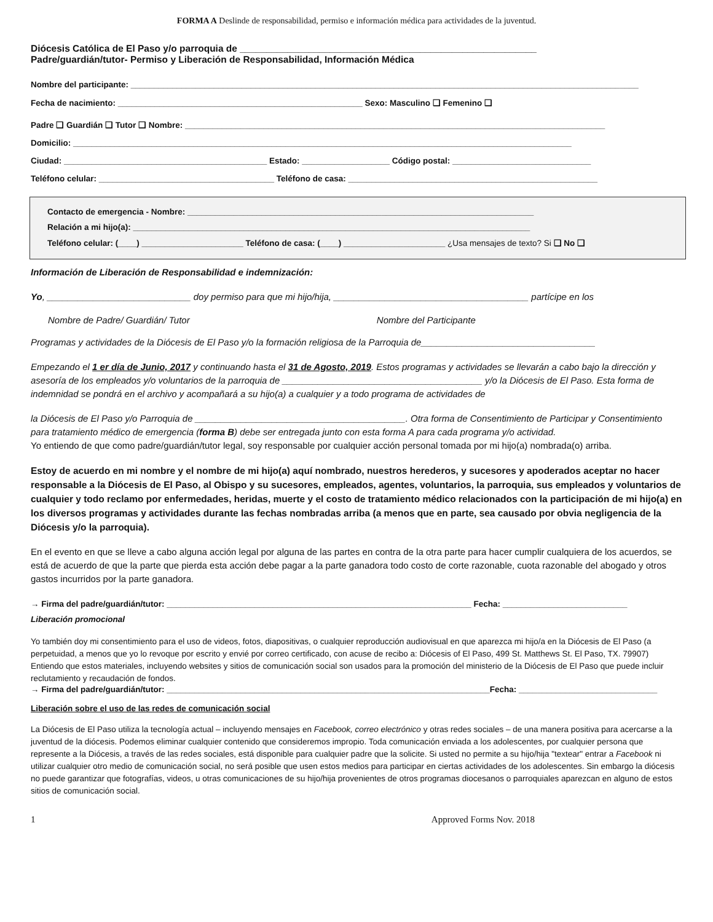FORMA A Deslinde de responsabilidad, permiso e información médica para actividades de la juventud.
Diócesis Católica de El Paso y/o parroquia de ________________________________________________________
Padre/guardián/tutor- Permiso y Liberación de Responsabilidad, Información Médica
Nombre del participante: ______________________________________________________________________________________________________________
Fecha de nacimiento: _____________________________________________________ Sexo: Masculino ❑ Femenino ❑
Padre ❑ Guardián ❑ Tutor ❑ Nombre: ___________________________________________________________________________________________
Domicilio: ____________________________________________________________________________________________________________
Ciudad: ____________________________________________ Estado: ___________________ Código postal: ______________________________
Teléfono celular: ______________________________________ Teléfono de casa: ______________________________________________________
Contacto de emergencia - Nombre: ___________________________________________________________________________
Relación a mi hijo(a): ______________________________________________________________________________________
Teléfono celular: (____) ______________________ Teléfono de casa: (____) ______________________ ¿Usa mensajes de texto? Si ❑ No ❑
Información de Liberación de Responsabilidad e indemnización:
Yo, ____________________________ doy permiso para que mi hijo/hija, ______________________________________ partícipe en los
Nombre de Padre/ Guardián/ Tutor Nombre del Participante
Programas y actividades de la Diócesis de El Paso y/o la formación religiosa de la Parroquia de__________________________________
Empezando el 1 er día de Junio, 2017 y continuando hasta el 31 de Agosto, 2019. Estos programas y actividades se llevarán a cabo bajo la dirección y asesoría de los empleados y/o voluntarios de la parroquia de _______________________________________ y/o la Diócesis de El Paso. Esta forma de indemnidad se pondrá en el archivo y acompañará a su hijo(a) a cualquier y a todo programa de actividades de
la Diócesis de El Paso y/o Parroquia de _________________________________________. Otra forma de Consentimiento de Participar y Consentimiento para tratamiento médico de emergencia (forma B) debe ser entregada junto con esta forma A para cada programa y/o actividad.
Yo entiendo de que como padre/guardián/tutor legal, soy responsable por cualquier acción personal tomada por mi hijo(a) nombrada(o) arriba.
Estoy de acuerdo en mi nombre y el nombre de mi hijo(a) aquí nombrado, nuestros herederos, y sucesores y apoderados aceptar no hacer responsable a la Diócesis de El Paso, al Obispo y su sucesores, empleados, agentes, voluntarios, la parroquia, sus empleados y voluntarios de cualquier y todo reclamo por enfermedades, heridas, muerte y el costo de tratamiento médico relacionados con la participación de mi hijo(a) en los diversos programas y actividades durante las fechas nombradas arriba (a menos que en parte, sea causado por obvia negligencia de la Diócesis y/o la parroquia).
En el evento en que se lleve a cabo alguna acción legal por alguna de las partes en contra de la otra parte para hacer cumplir cualquiera de los acuerdos, se está de acuerdo de que la parte que pierda esta acción debe pagar a la parte ganadora todo costo de corte razonable, cuota razonable del abogado y otros gastos incurridos por la parte ganadora.
→ Firma del padre/guardián/tutor: __________________________________________________________________ Fecha: ___________________________
Liberación promocional
Yo también doy mi consentimiento para el uso de videos, fotos, diapositivas, o cualquier reproducción audiovisual en que aparezca mi hijo/a en la Diócesis de El Paso (a perpetuidad, a menos que yo lo revoque por escrito y envié por correo certificado, con acuse de recibo a: Diócesis of El Paso, 499 St. Matthews St. El Paso, TX. 79907) Entiendo que estos materiales, incluyendo websites y sitios de comunicación social son usados para la promoción del ministerio de la Diócesis de El Paso que puede incluir reclutamiento y recaudación de fondos.
→ Firma del padre/guardián/tutor: ______________________________________________________________________Fecha: ______________________________
Liberación sobre el uso de las redes de comunicación social
La Diócesis de El Paso utiliza la tecnología actual – incluyendo mensajes en Facebook, correo electrónico y otras redes sociales – de una manera positiva para acercarse a la juventud de la diócesis. Podemos eliminar cualquier contenido que consideremos impropio. Toda comunicación enviada a los adolescentes, por cualquier persona que represente a la Diócesis, a través de las redes sociales, está disponible para cualquier padre que la solicite. Si usted no permite a su hijo/hija "textear" entrar a Facebook ni utilizar cualquier otro medio de comunicación social, no será posible que usen estos medios para participar en ciertas actividades de los adolescentes. Sin embargo la diócesis no puede garantizar que fotografías, videos, u otras comunicaciones de su hijo/hija provenientes de otros programas diocesanos o parroquiales aparezcan en alguno de estos sitios de comunicación social.
1 Approved Forms Nov. 2018